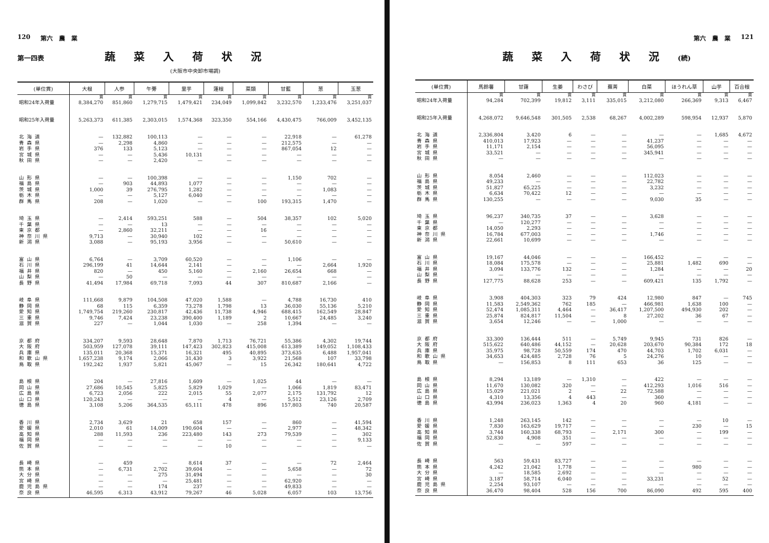120 第六　農　業
第一四表 蔬菜入荷状況
(大阪市中央卸市場調)
| (単位貫) | 大根 | 人参 | 午蒡 | 里芋 | 蓮根 | 菜類 | 甘藍 | 葱 | 玉葱 |
| --- | --- | --- | --- | --- | --- | --- | --- | --- | --- |
| | 貫 | 貫 | 貫 | 貫 | 貫 | 貫 | 貫 | 貫 | 貫 |
| 昭和24年入荷量 | 8,384,270 | 851,860 | 1,279,715 | 1,479,421 | 234,049 | 1,099,842 | 3,232,570 | 1,233,476 | 3,251,037 |
| 昭和25年入荷量 | 5,263,373 | 611,385 | 2,303,015 | 1,574,368 | 323,350 | 554,166 | 4,430,475 | 766,009 | 3,452,135 |
| 北海道 | — | 132,882 | 100,113 | — | — | — | 22,918 | — | 61,278 |
| 青森県 | — | 2,298 | 4,860 | — | — | — | 212,575 | — | — |
| 岩手県 | 376 | 133 | 5,123 | — | — | — | 867,054 | 12 | — |
| 宮城県 | — | — | 5,436 | 10,131 | — | — | — | — | — |
| 秋田県 | — | — | 2,420 | — | — | — | — | — | — |
| 山形県 | — | — | 100,398 | — | — | — | 1,150 | 702 | — |
| 福島県 | — | 903 | 44,893 | 1,077 | — | — | — | — | — |
| 茨城県 | 1,000 | 39 | 276,795 | 1,282 | — | — | — | 1,083 | — |
| 栃木県 | — | — | 5,127 | 6,040 | — | — | — | — | — |
| 群馬県 | 208 | — | 1,020 | — | — | 100 | 193,315 | 1,470 | — |
| 埼玉県 | — | 2,414 | 593,251 | 588 | — | 504 | 38,357 | 102 | 5,020 |
| 千葉県 | — | — | 13 | — | — | — | — | — | — |
| 東京都 | — | 2,860 | 32,211 | — | — | 16 | — | — | — |
| 神奈川県 | 9,713 | — | 30,940 | 102 | — | — | — | — | — |
| 新潟県 | 3,088 | — | 95,193 | 3,956 | — | — | 50,610 | — | — |
| 富山県 | 6,764 | — | 3,709 | 60,520 | — | — | 1,106 | — | — |
| 石川県 | 296,199 | 41 | 14,644 | 2,141 | — | — | — | 2,664 | 1,920 |
| 福井県 | 820 | — | 450 | 5,160 | — | 2,160 | 26,654 | 668 | — |
| 山梨県 | — | 50 | — | — | — | — | — | — | — |
| 長野県 | 41,494 | 17,984 | 69,718 | 7,093 | 44 | 307 | 810,687 | 2,166 | — |
| 岐阜県 | 111,668 | 9,879 | 104,508 | 47,020 | 1,588 | — | 4,788 | 16,730 | 410 |
| 静岡県 | 68 | 115 | 6,359 | 73,278 | 1,798 | 13 | 36,030 | 55,136 | 5,210 |
| 愛知県 | 1,749,754 | 219,260 | 230,817 | 42,436 | 11,738 | 4,946 | 688,415 | 162,549 | 28,847 |
| 三重県 | 9,746 | 7,424 | 23,238 | 390,400 | 1,189 | 2 | 10,667 | 24,485 | 3,240 |
| 滋賀県 | 227 | — | 1,044 | 1,030 | — | 258 | 1,394 | — | — |
| 京都府 | 334,207 | 9,593 | 28,648 | 7,870 | 1,713 | 76,721 | 55,386 | 4,302 | 19,744 |
| 大阪府 | 503,959 | 127,078 | 39,111 | 147,423 | 302,823 | 415,008 | 613,389 | 149,052 | 1,108,433 |
| 兵庫県 | 135,011 | 20,368 | 15,371 | 16,321 | 495 | 40,895 | 373,635 | 6,488 | 1,957,041 |
| 和歌山県 | 1,657,238 | 9,174 | 2,066 | 31,430 | 3 | 3,922 | 21,568 | 107 | 33,798 |
| 鳥取県 | 192,242 | 1,937 | 5,821 | 45,067 | — | 15 | 26,342 | 180,641 | 4,722 |
| 島根県 | 204 | — | 27,816 | 1,609 | — | 1,025 | 44 | — | — |
| 岡山県 | 27,686 | 10,545 | 5,825 | 5,829 | 1,029 | — | 1,066 | 1,819 | 83,471 |
| 広島県 | 6,723 | 2,056 | 222 | 2,015 | 55 | 2,077 | 2,175 | 131,792 | 12 |
| 山口県 | 120,243 | — | — | — | 4 | — | 5,512 | 23,126 | 2,709 |
| 徳島県 | 3,108 | 5,206 | 364,535 | 65,111 | 478 | 896 | 157,803 | 740 | 20,587 |
| 香川県 | 2,734 | 3,629 | 21 | 658 | 157 | — | 860 | — | 41,594 |
| 愛媛県 | 2,010 | 61 | 14,009 | 190,604 | — | — | 2,977 | — | 48,342 |
| 高知県 | 288 | 11,593 | 236 | 223,480 | 143 | 273 | 79,539 | — | 302 |
| 福岡県 | — | — | — | — | — | — | — | — | 9,133 |
| 佐賀県 | — | — | — | — | 10 | — | — | — | — |
| 長崎県 | — | 459 | — | 8,614 | 37 | — | — | 72 | 2,464 |
| 熊本県 | — | 6,731 | 2,702 | 39,604 | — | — | 5,658 | — | 72 |
| 大分県 | — | — | 275 | 31,494 | — | — | — | — | 30 |
| 宮崎県 | — | — | — | 25,481 | — | — | 62,920 | — | — |
| 鹿児島県 | — | — | 174 | 237 | — | — | 49,833 | — | — |
| 奈良県 | 46,595 | 6,313 | 43,912 | 79,267 | 46 | 5,028 | 6,057 | 103 | 13,756 |
第六　農　業 121
蔬菜入荷状況 (続)
| (単位貫) | 馬鈴薯 | 甘藷 | 生姜 | わさび | 蕪菁 | 白菜 | ほうれん草 | 山芋 | 百合根 |
| --- | --- | --- | --- | --- | --- | --- | --- | --- | --- |
| | 貫 | 貫 | 貫 | 貫 | 貫 | 貫 | 貫 | 貫 | 貫 |
| 昭和24年入荷量 | 94,284 | 702,399 | 19,812 | 3,111 | 335,015 | 3,212,080 | 266,369 | 9,313 | 6,467 |
| 昭和25年入荷量 | 4,268,072 | 9,646,548 | 301,505 | 2,538 | 68,267 | 4,002,289 | 598,954 | 12,937 | 5,870 |
| 北海道 | 2,336,804 | 3,420 | 6 | — | — | — | — | 1,685 | 4,672 |
| 青森県 | 410,013 | 17,923 | — | — | — | 41,237 | — | — | — |
| 岩手県 | 11,171 | 2,154 | — | — | — | 56,095 | — | — | — |
| 宮城県 | 33,521 | — | — | — | — | 345,941 | — | — | — |
| 秋田県 | — | — | — | — | — | — | — | — | — |
| 山形県 | 8,054 | 2,460 | — | — | — | 112,023 | — | — | — |
| 福島県 | 49,233 | — | — | — | — | 22,782 | — | — | — |
| 茨城県 | 51,827 | 65,225 | — | — | — | 3,232 | — | — | — |
| 栃木県 | 6,634 | 70,422 | 12 | — | — | — | — | — | — |
| 群馬県 | 130,255 | — | — | — | — | 9,030 | 35 | — | — |
| 埼玉県 | 96,237 | 340,735 | 37 | — | — | 3,628 | — | — | — |
| 千葉県 | — | 120,277 | — | — | — | — | — | — | — |
| 東京都 | 14,050 | 2,293 | — | — | — | — | — | — | — |
| 神奈川県 | 16,784 | 677,003 | — | — | — | 1,746 | — | — | — |
| 新潟県 | 22,661 | 10,699 | — | — | — | — | — | — | — |
| 富山県 | 19,167 | 44,046 | — | — | — | 166,452 | — | — | — |
| 石川県 | 18,084 | 175,578 | — | — | — | 25,881 | 1,482 | 690 | — |
| 福井県 | 3,094 | 133,776 | 132 | — | — | 1,284 | — | — | 20 |
| 山梨県 | — | — | — | — | — | — | — | — | — |
| 長野県 | 127,775 | 88,628 | 253 | — | — | 609,421 | 135 | 1,792 | — |
| 岐阜県 | 3,908 | 404,303 | 323 | 79 | 424 | 12,980 | 847 | — | 745 |
| 静岡県 | 11,583 | 2,549,362 | 762 | 185 | — | 466,981 | 1,638 | 100 | — |
| 愛知県 | 52,474 | 1,085,311 | 4,464 | — | 36,417 | 1,207,500 | 494,930 | 202 | — |
| 三重県 | 25,874 | 824,817 | 11,504 | — | 8 | 27,202 | 36 | 67 | — |
| 滋賀県 | 3,654 | 12,246 | — | — | 1,000 | — | — | — | — |
| 京都府 | 33,300 | 136,444 | 511 | — | 5,749 | 9,945 | 731 | 826 | — |
| 大阪府 | 515,622 | 640,486 | 44,152 | — | 20,628 | 203,670 | 90,384 | 172 | 18 |
| 兵庫県 | 35,975 | 98,728 | 50,559 | 174 | 470 | 44,703 | 1,702 | 6,031 | — |
| 和歌山県 | 34,653 | 424,485 | 2,728 | 76 | 5 | 24,276 | 10 | — | — |
| 鳥取県 | — | 156,853 | 8 | 111 | 653 | 36 | 125 | — | — |
| 島根県 | 8,294 | 13,189 | — | 1,310 | — | 422 | — | — | — |
| 岡山県 | 11,670 | 130,082 | 320 | — | — | 412,293 | 1,016 | 516 | — |
| 広島県 | 15,029 | 221,021 | 2 | — | 22 | 72,588 | — | — | — |
| 山口県 | 4,310 | 13,356 | 4 | 443 | — | 360 | — | — | — |
| 徳島県 | 43,994 | 236,023 | 1,363 | 4 | 20 | 960 | 4,181 | — | — |
| 香川県 | 1,248 | 263,145 | 142 | — | — | — | — | 10 | — |
| 愛媛県 | 7,830 | 163,629 | 19,717 | — | — | — | 230 | — | 15 |
| 高知県 | 3,744 | 160,338 | 68,793 | — | 2,171 | 300 | — | 199 | — |
| 福岡県 | 52,830 | 4,908 | 351 | — | — | — | — | — | — |
| 佐賀県 | — | — | 597 | — | — | — | — | — | — |
| 長崎県 | 563 | 59,431 | 83,727 | — | — | — | — | — | — |
| 熊本県 | 4,242 | 21,042 | 1,778 | — | — | — | 980 | — | — |
| 大分県 | — | 18,585 | 2,692 | — | — | — | — | — | — |
| 宮崎県 | 3,187 | 58,714 | 6,040 | — | — | 33,231 | — | 52 | — |
| 鹿児島県 | 2,254 | 93,107 | — | — | — | — | — | — | — |
| 奈良県 | 36,470 | 98,404 | 528 | 156 | 700 | 86,090 | 492 | 595 | 400 |